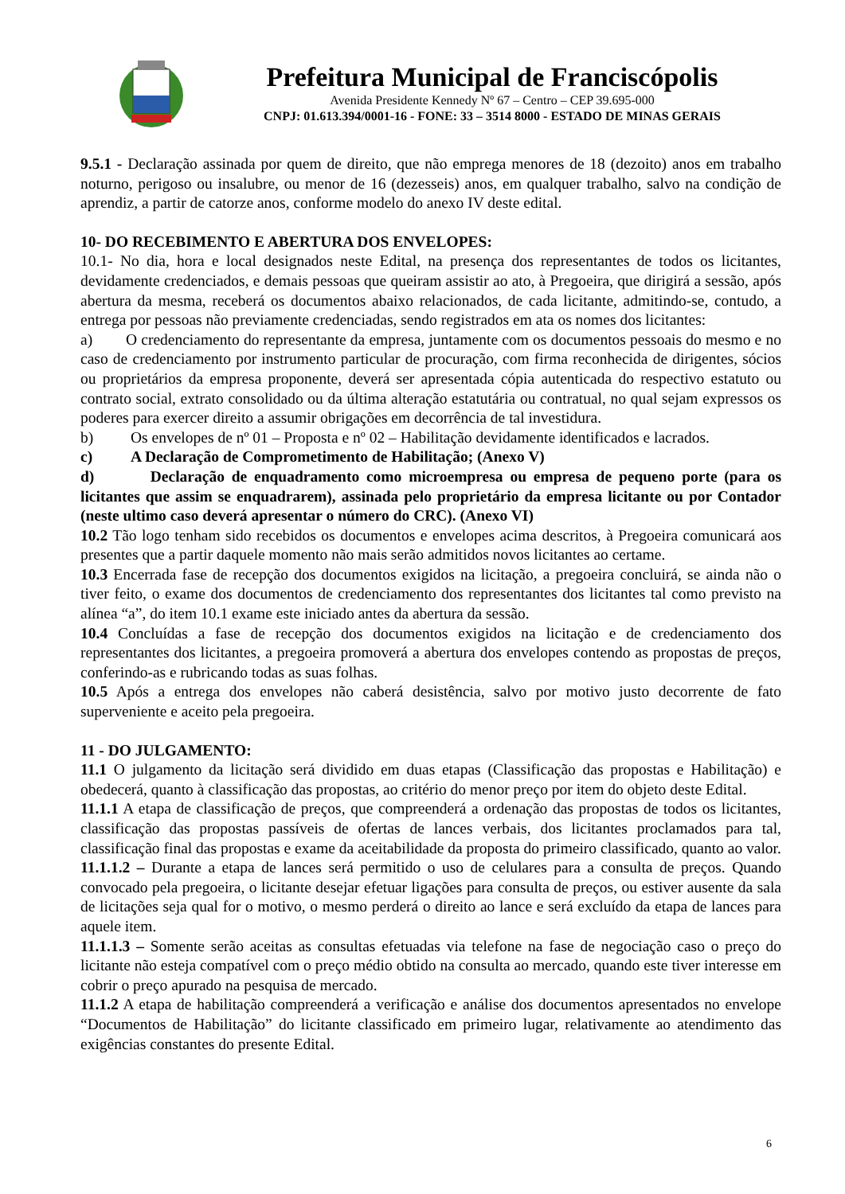Prefeitura Municipal de Franciscópolis
Avenida Presidente Kennedy Nº 67 – Centro – CEP 39.695-000
CNPJ: 01.613.394/0001-16 - FONE: 33 – 3514 8000 - ESTADO DE MINAS GERAIS
9.5.1 - Declaração assinada por quem de direito, que não emprega menores de 18 (dezoito) anos em trabalho noturno, perigoso ou insalubre, ou menor de 16 (dezesseis) anos, em qualquer trabalho, salvo na condição de aprendiz, a partir de catorze anos, conforme modelo do anexo IV deste edital.
10- DO RECEBIMENTO E ABERTURA DOS ENVELOPES:
10.1- No dia, hora e local designados neste Edital, na presença dos representantes de todos os licitantes, devidamente credenciados, e demais pessoas que queiram assistir ao ato, à Pregoeira, que dirigirá a sessão, após abertura da mesma, receberá os documentos abaixo relacionados, de cada licitante, admitindo-se, contudo, a entrega por pessoas não previamente credenciadas, sendo registrados em ata os nomes dos licitantes:
a) O credenciamento do representante da empresa, juntamente com os documentos pessoais do mesmo e no caso de credenciamento por instrumento particular de procuração, com firma reconhecida de dirigentes, sócios ou proprietários da empresa proponente, deverá ser apresentada cópia autenticada do respectivo estatuto ou contrato social, extrato consolidado ou da última alteração estatutária ou contratual, no qual sejam expressos os poderes para exercer direito a assumir obrigações em decorrência de tal investidura.
b) Os envelopes de nº 01 – Proposta e nº 02 – Habilitação devidamente identificados e lacrados.
c) A Declaração de Comprometimento de Habilitação; (Anexo V)
d) Declaração de enquadramento como microempresa ou empresa de pequeno porte (para os licitantes que assim se enquadrarem), assinada pelo proprietário da empresa licitante ou por Contador (neste ultimo caso deverá apresentar o número do CRC). (Anexo VI)
10.2 Tão logo tenham sido recebidos os documentos e envelopes acima descritos, à Pregoeira comunicará aos presentes que a partir daquele momento não mais serão admitidos novos licitantes ao certame.
10.3 Encerrada fase de recepção dos documentos exigidos na licitação, a pregoeira concluirá, se ainda não o tiver feito, o exame dos documentos de credenciamento dos representantes dos licitantes tal como previsto na alínea “a”, do item 10.1 exame este iniciado antes da abertura da sessão.
10.4 Concluídas a fase de recepção dos documentos exigidos na licitação e de credenciamento dos representantes dos licitantes, a pregoeira promoverá a abertura dos envelopes contendo as propostas de preços, conferindo-as e rubricando todas as suas folhas.
10.5 Após a entrega dos envelopes não caberá desistência, salvo por motivo justo decorrente de fato superveniente e aceito pela pregoeira.
11 - DO JULGAMENTO:
11.1 O julgamento da licitação será dividido em duas etapas (Classificação das propostas e Habilitação) e obedecerá, quanto à classificação das propostas, ao critério do menor preço por item do objeto deste Edital.
11.1.1 A etapa de classificação de preços, que compreenderá a ordenação das propostas de todos os licitantes, classificação das propostas passíveis de ofertas de lances verbais, dos licitantes proclamados para tal, classificação final das propostas e exame da aceitabilidade da proposta do primeiro classificado, quanto ao valor.
11.1.1.2 – Durante a etapa de lances será permitido o uso de celulares para a consulta de preços. Quando convocado pela pregoeira, o licitante desejar efetuar ligações para consulta de preços, ou estiver ausente da sala de licitações seja qual for o motivo, o mesmo perderá o direito ao lance e será excluído da etapa de lances para aquele item.
11.1.1.3 – Somente serão aceitas as consultas efetuadas via telefone na fase de negociação caso o preço do licitante não esteja compatível com o preço médio obtido na consulta ao mercado, quando este tiver interesse em cobrir o preço apurado na pesquisa de mercado.
11.1.2 A etapa de habilitação compreenderá a verificação e análise dos documentos apresentados no envelope “Documentos de Habilitação” do licitante classificado em primeiro lugar, relativamente ao atendimento das exigências constantes do presente Edital.
6